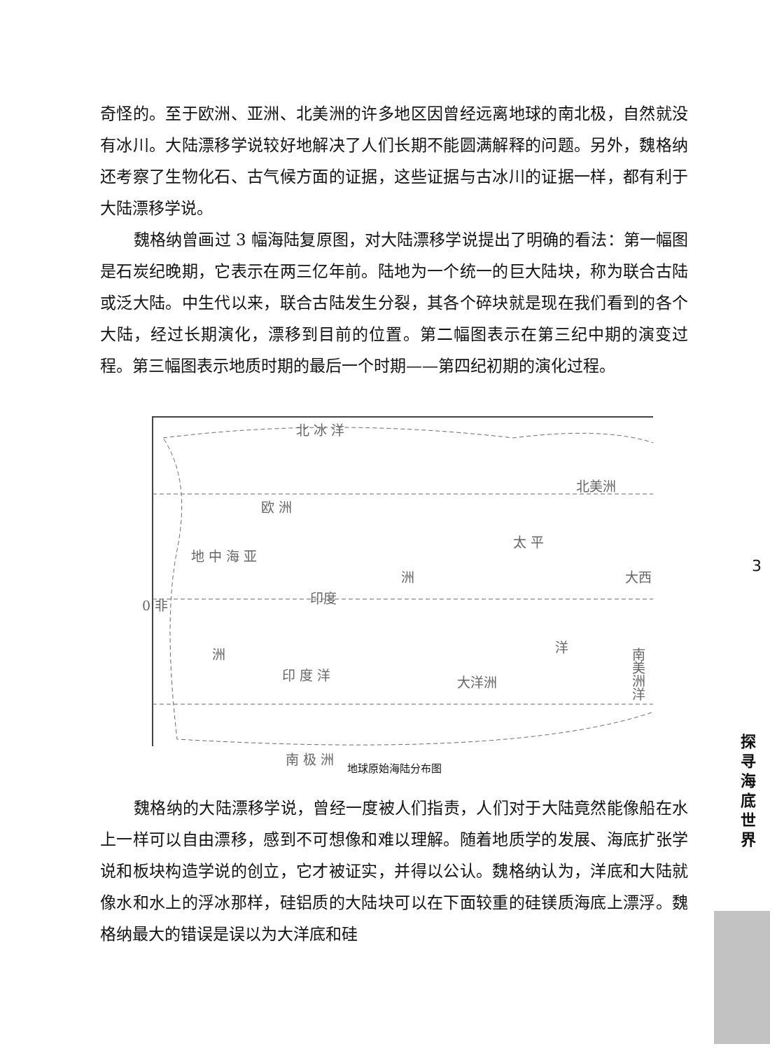奇怪的。至于欧洲、亚洲、北美洲的许多地区因曾经远离地球的南北极，自然就没有冰川。大陆漂移学说较好地解决了人们长期不能圆满解释的问题。另外，魏格纳还考察了生物化石、古气候方面的证据，这些证据与古冰川的证据一样，都有利于大陆漂移学说。
魏格纳曾画过 3 幅海陆复原图，对大陆漂移学说提出了明确的看法：第一幅图是石炭纪晚期，它表示在两三亿年前。陆地为一个统一的巨大陆块，称为联合古陆或泛大陆。中生代以来，联合古陆发生分裂，其各个碎块就是现在我们看到的各个大陆，经过长期演化，漂移到目前的位置。第二幅图表示在第三纪中期的演变过程。第三幅图表示地质时期的最后一个时期——第四纪初期的演化过程。
北 冰 洋
欧 洲
地 中 海 亚
洲
太 平
北美洲
0 非 印度
洲
印 度 洋 大洋洲
洋
大西
南美洲 洋
南 极 洲
地球原始海陆分布图
魏格纳的大陆漂移学说，曾经一度被人们指责，人们对于大陆竟然能像船在水上一样可以自由漂移，感到不可想像和难以理解。随着地质学的发展、海底扩张学说和板块构造学说的创立，它才被证实，并得以公认。魏格纳认为，洋底和大陆就像水和水上的浮冰那样，硅铝质的大陆块可以在下面较重的硅镁质海底上漂浮。魏格纳最大的错误是误以为大洋底和硅
3
探寻海底世界